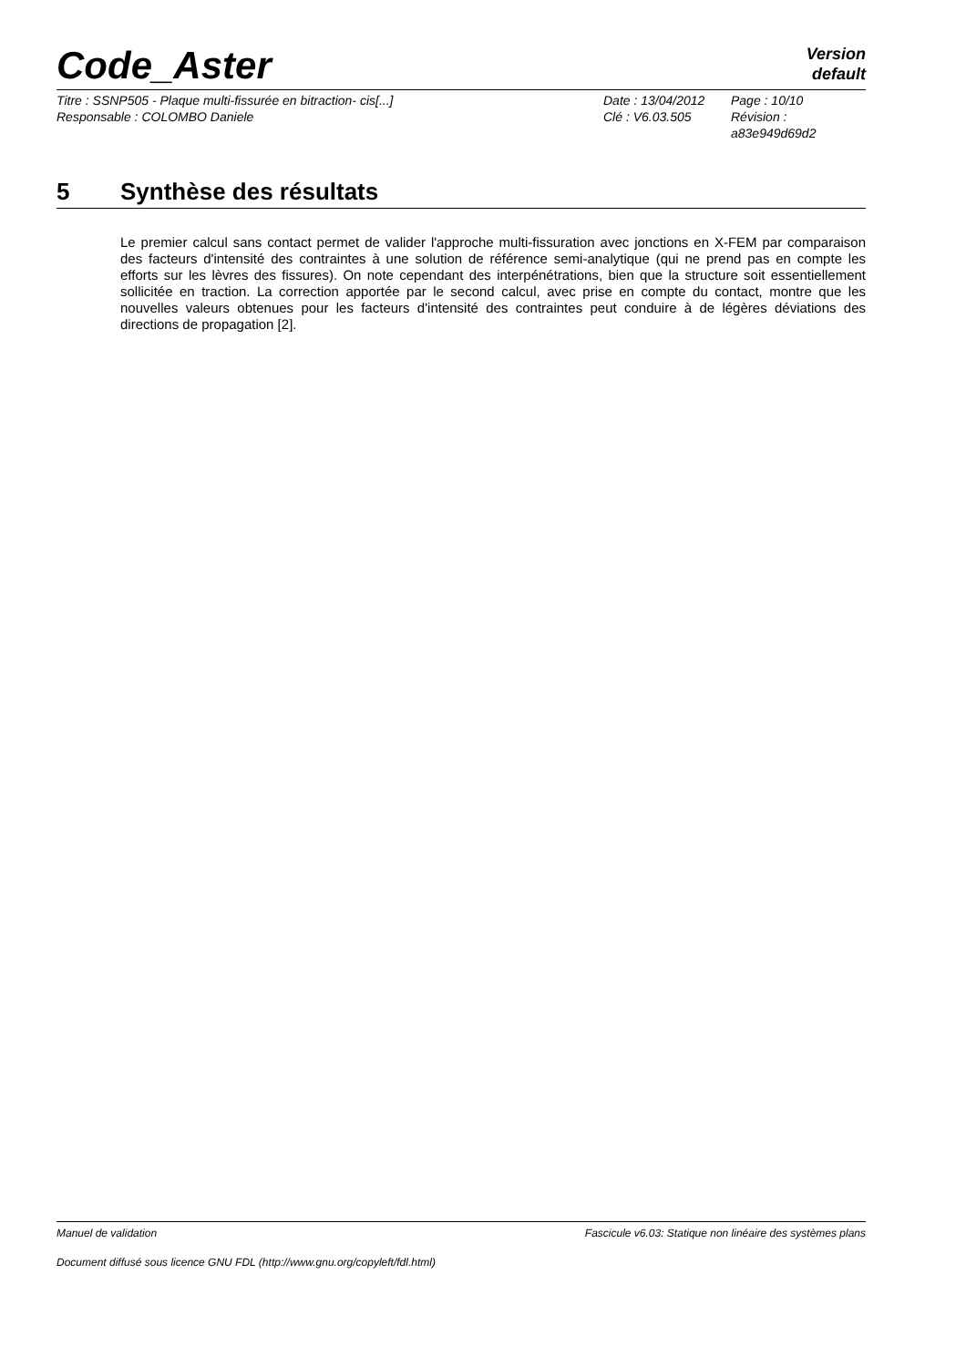Code_Aster
Version
default
Titre : SSNP505 - Plaque multi-fissurée en bitraction- cis[...]
Date : 13/04/2012
Page : 10/10
Responsable : COLOMBO Daniele
Clé : V6.03.505
Révision : a83e949d69d2
5 Synthèse des résultats
Le premier calcul sans contact permet de valider l'approche multi-fissuration avec jonctions en X-FEM par comparaison des facteurs d'intensité des contraintes à une solution de référence semi-analytique (qui ne prend pas en compte les efforts sur les lèvres des fissures). On note cependant des interpénétrations, bien que la structure soit essentiellement sollicitée en traction. La correction apportée par le second calcul, avec prise en compte du contact, montre que les nouvelles valeurs obtenues pour les facteurs d'intensité des contraintes peut conduire à de légères déviations des directions de propagation [2].
Manuel de validation Fascicule v6.03: Statique non linéaire des systèmes plans
Document diffusé sous licence GNU FDL (http://www.gnu.org/copyleft/fdl.html)